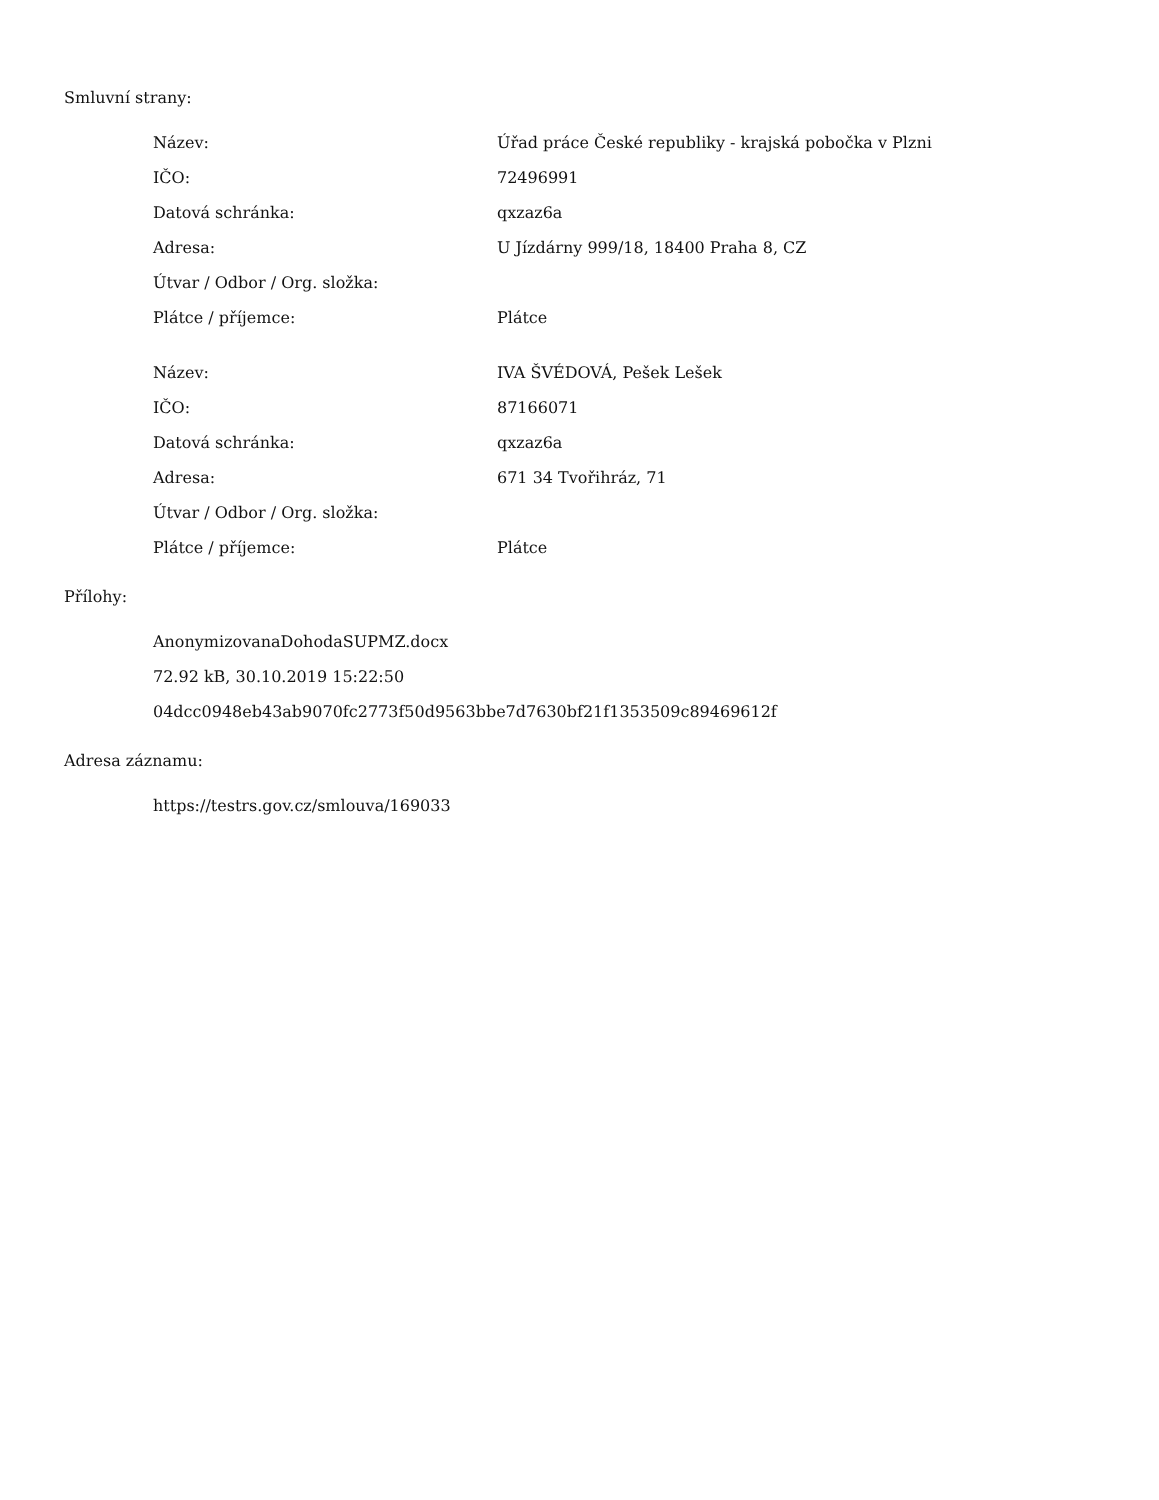Smluvní strany:
| Název: | Úřad práce České republiky - krajská pobočka v Plzni |
| IČO: | 72496991 |
| Datová schránka: | qxzaz6a |
| Adresa: | U Jízdárny 999/18, 18400 Praha 8, CZ |
| Útvar / Odbor / Org. složka: | |
| Plátce / příjemce: | Plátce |
| Název: | IVA ŠVÉDOVÁ, Pešek Lešek |
| IČO: | 87166071 |
| Datová schránka: | qxzaz6a |
| Adresa: | 671 34 Tvořihráz, 71 |
| Útvar / Odbor / Org. složka: | |
| Plátce / příjemce: | Plátce |
Přílohy:
AnonymizovanaDohodaSUPMZ.docx
72.92 kB, 30.10.2019 15:22:50
04dcc0948eb43ab9070fc2773f50d9563bbe7d7630bf21f1353509c89469612f
Adresa záznamu:
https://testrs.gov.cz/smlouva/169033